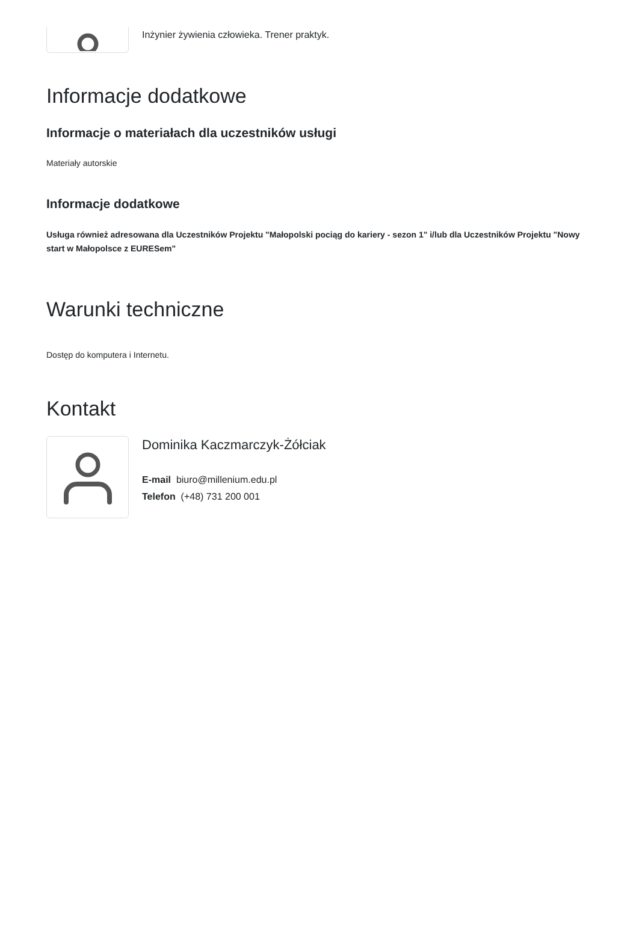Inżynier żywienia człowieka. Trener praktyk.
Informacje dodatkowe
Informacje o materiałach dla uczestników usługi
Materiały autorskie
Informacje dodatkowe
Usługa również adresowana dla Uczestników Projektu "Małopolski pociąg do kariery - sezon 1" i/lub dla Uczestników Projektu "Nowy start w Małopolsce z EURESem"
Warunki techniczne
Dostęp do komputera i Internetu.
Kontakt
Dominika Kaczmarczyk-Żółciak
E-mail biuro@millenium.edu.pl
Telefon (+48) 731 200 001